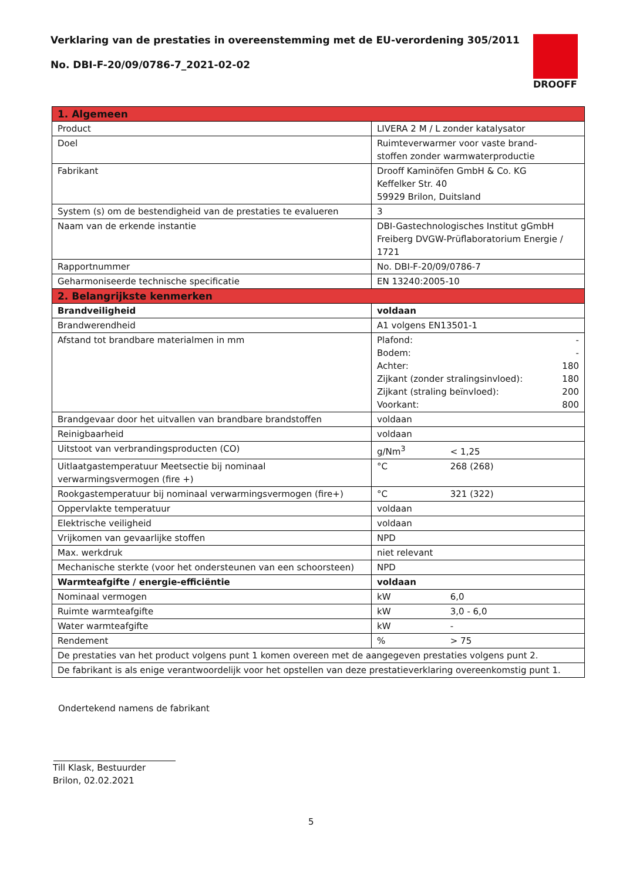Verklaring van de prestaties in overeenstemming met de EU-verordening 305/2011
No. DBI-F-20/09/0786-7_2021-02-02
DROOFF
| 1. Algemeen | |
| --- | --- |
| Product | LIVERA 2 M / L zonder katalysator |
| Doel | Ruimteverwarmer voor vaste brand- stoffen zonder warmwaterproductie |
| Fabrikant | Drooff Kaminöfen GmbH & Co. KG Keffelker Str. 40 59929 Brilon, Duitsland |
| System (s) om de bestendigheid van de prestaties te evalueren | 3 |
| Naam van de erkende instantie | DBI-Gastechnologisches Institut gGmbH Freiberg DVGW-Prüflaboratorium Energie / 1721 |
| Rapportnummer | No. DBI-F-20/09/0786-7 |
| Geharmoniseerde technische specificatie | EN 13240:2005-10 |
| 2. Belangrijkste kenmerken | |
| Brandveiligheid | voldaan |
| Brandwerendheid | A1 volgens EN13501-1 |
| Afstand tot brandbare materialmen in mm | Plafond: - Bodem: - Achter: 180 Zijkant (zonder stralingsinvloed): 180 Zijkant (straling beïnvloed): 200 Voorkant: 800 |
| Brandgevaar door het uitvallen van brandbare brandstoffen | voldaan |
| Reinigbaarheid | voldaan |
| Uitstoot van verbrandingsproducten (CO) | g/Nm<sup>3</sup> < 1,25 |
| Uitlaatgastemperatuur Meetsectie bij nominaal verwarmingsvermogen (fire +) | °C 268 (268) |
| Rookgastemperatuur bij nominaal verwarmingsvermogen (fire+) | °C 321 (322) |
| Oppervlakte temperatuur | voldaan |
| Elektrische veiligheid | voldaan |
| Vrijkomen van gevaarlijke stoffen | NPD |
| Max. werkdruk | niet relevant |
| Mechanische sterkte (voor het ondersteunen van een schoorsteen) | NPD |
| Warmteafgifte / energie-efficiëntie | voldaan |
| Nominaal vermogen | kW 6,0 |
| Ruimte warmteafgifte | kW 3,0 - 6,0 |
| Water warmteafgifte | kW - |
| Rendement | % > 75 |
| De prestaties van het product volgens punt 1 komen overeen met de aangegeven prestaties volgens punt 2. | |
| De fabrikant is als enige verantwoordelijk voor het opstellen van deze prestatieverklaring overeenkomstig punt 1. | |
Ondertekend namens de fabrikant
Till Klask, Bestuurder
Brilon, 02.02.2021
5